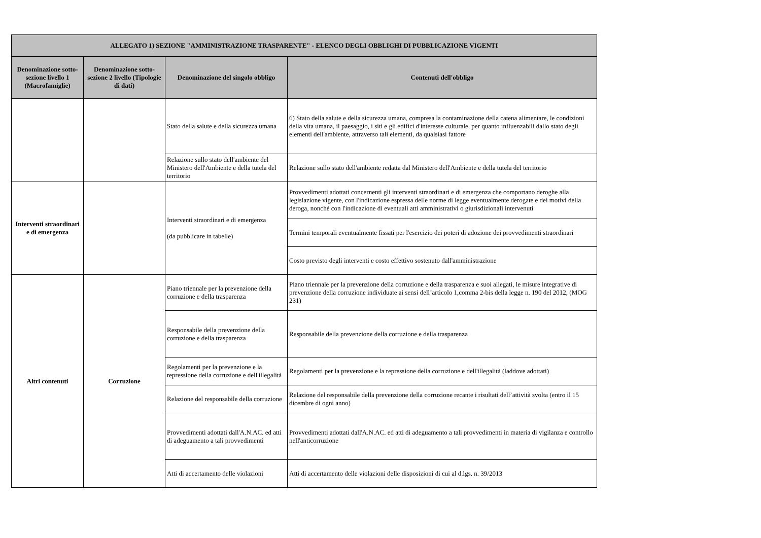| ALLEGATO 1) SEZIONE "AMMINISTRAZIONE TRASPARENTE" - ELENCO DEGLI OBBLIGHI DI PUBBLICAZIONE VIGENTI | | | |
| --- | --- | --- | --- |
| Denominazione sotto-sezione livello 1 (Macrofamiglie) | Denominazione sotto-sezione 2 livello (Tipologie di dati) | Denominazione del singolo obbligo | Contenuti dell'obbligo |
| | | Stato della salute e della sicurezza umana | 6) Stato della salute e della sicurezza umana, compresa la contaminazione della catena alimentare, le condizioni della vita umana, il paesaggio, i siti e gli edifici d'interesse culturale, per quanto influenzabili dallo stato degli elementi dell'ambiente, attraverso tali elementi, da qualsiasi fattore |
| | | Relazione sullo stato dell'ambiente del Ministero dell'Ambiente e della tutela del territorio | Relazione sullo stato dell'ambiente redatta dal Ministero dell'Ambiente e della tutela del territorio |
| Interventi straordinari e di emergenza | | Interventi straordinari e di emergenza (da pubblicare in tabelle) | Provvedimenti adottati concernenti gli interventi straordinari e di emergenza che comportano deroghe alla legislazione vigente, con l'indicazione espressa delle norme di legge eventualmente derogate e dei motivi della deroga, nonché con l'indicazione di eventuali atti amministrativi o giurisdizionali intervenuti |
| | | | Termini temporali eventualmente fissati per l'esercizio dei poteri di adozione dei provvedimenti straordinari |
| | | | Costo previsto degli interventi e costo effettivo sostenuto dall'amministrazione |
| Altri contenuti | Corruzione | Piano triennale per la prevenzione della corruzione e della trasparenza | Piano triennale per la prevenzione della corruzione e della trasparenza e suoi allegati, le misure integrative di prevenzione della corruzione individuate ai sensi dell’articolo 1,comma 2-bis della legge n. 190 del 2012, (MOG 231) |
| | | Responsabile della prevenzione della corruzione e della trasparenza | Responsabile della prevenzione della corruzione e della trasparenza |
| | | Regolamenti per la prevenzione e la repressione della corruzione e dell'illegalità | Regolamenti per la prevenzione e la repressione della corruzione e dell'illegalità (laddove adottati) |
| | | Relazione del responsabile della corruzione | Relazione del responsabile della prevenzione della corruzione recante i risultati dell’attività svolta (entro il 15 dicembre di ogni anno) |
| | | Provvedimenti adottati dall'A.N.AC. ed atti di adeguamento a tali provvedimenti | Provvedimenti adottati dall'A.N.AC. ed atti di adeguamento a tali provvedimenti in materia di vigilanza e controllo nell'anticorruzione |
| | | Atti di accertamento delle violazioni | Atti di accertamento delle violazioni delle disposizioni di cui al d.lgs. n. 39/2013 |